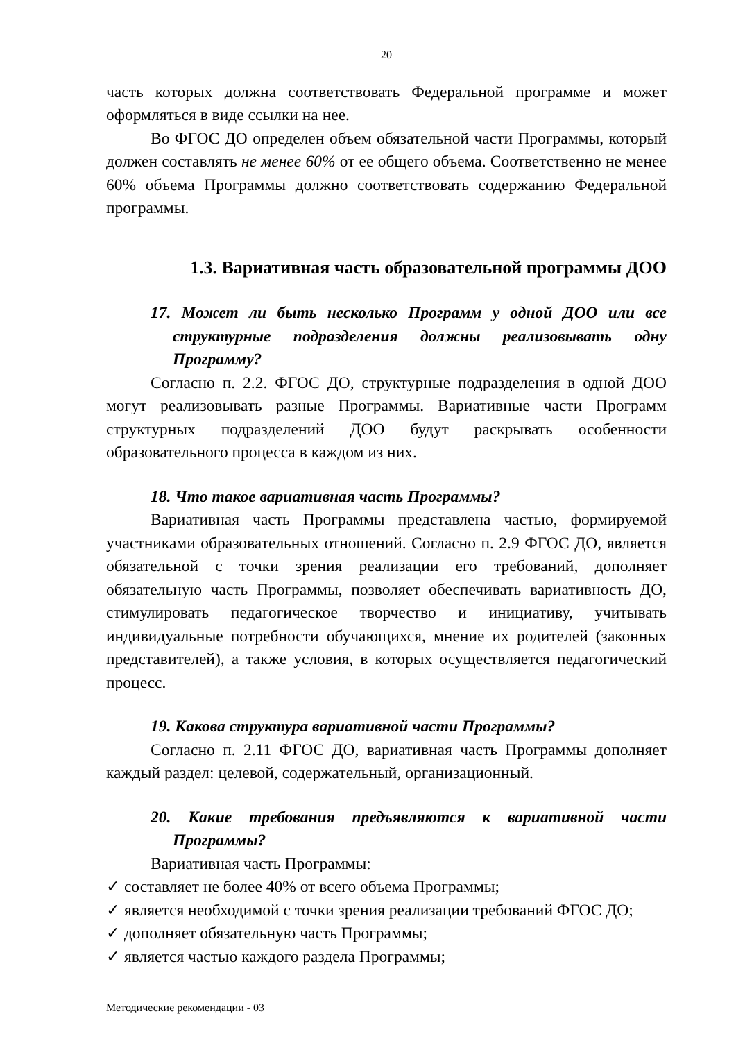20
часть которых должна соответствовать Федеральной программе и может оформляться в виде ссылки на нее.
Во ФГОС ДО определен объем обязательной части Программы, который должен составлять не менее 60% от ее общего объема. Соответственно не менее 60% объема Программы должно соответствовать содержанию Федеральной программы.
1.3. Вариативная часть образовательной программы ДОО
17. Может ли быть несколько Программ у одной ДОО или все структурные подразделения должны реализовывать одну Программу?
Согласно п. 2.2. ФГОС ДО, структурные подразделения в одной ДОО могут реализовывать разные Программы. Вариативные части Программ структурных подразделений ДОО будут раскрывать особенности образовательного процесса в каждом из них.
18. Что такое вариативная часть Программы?
Вариативная часть Программы представлена частью, формируемой участниками образовательных отношений. Согласно п. 2.9 ФГОС ДО, является обязательной с точки зрения реализации его требований, дополняет обязательную часть Программы, позволяет обеспечивать вариативность ДО, стимулировать педагогическое творчество и инициативу, учитывать индивидуальные потребности обучающихся, мнение их родителей (законных представителей), а также условия, в которых осуществляется педагогический процесс.
19. Какова структура вариативной части Программы?
Согласно п. 2.11 ФГОС ДО, вариативная часть Программы дополняет каждый раздел: целевой, содержательный, организационный.
20. Какие требования предъявляются к вариативной части Программы?
Вариативная часть Программы:
✓ составляет не более 40% от всего объема Программы;
✓ является необходимой с точки зрения реализации требований ФГОС ДО;
✓ дополняет обязательную часть Программы;
✓ является частью каждого раздела Программы;
Методические рекомендации - 03